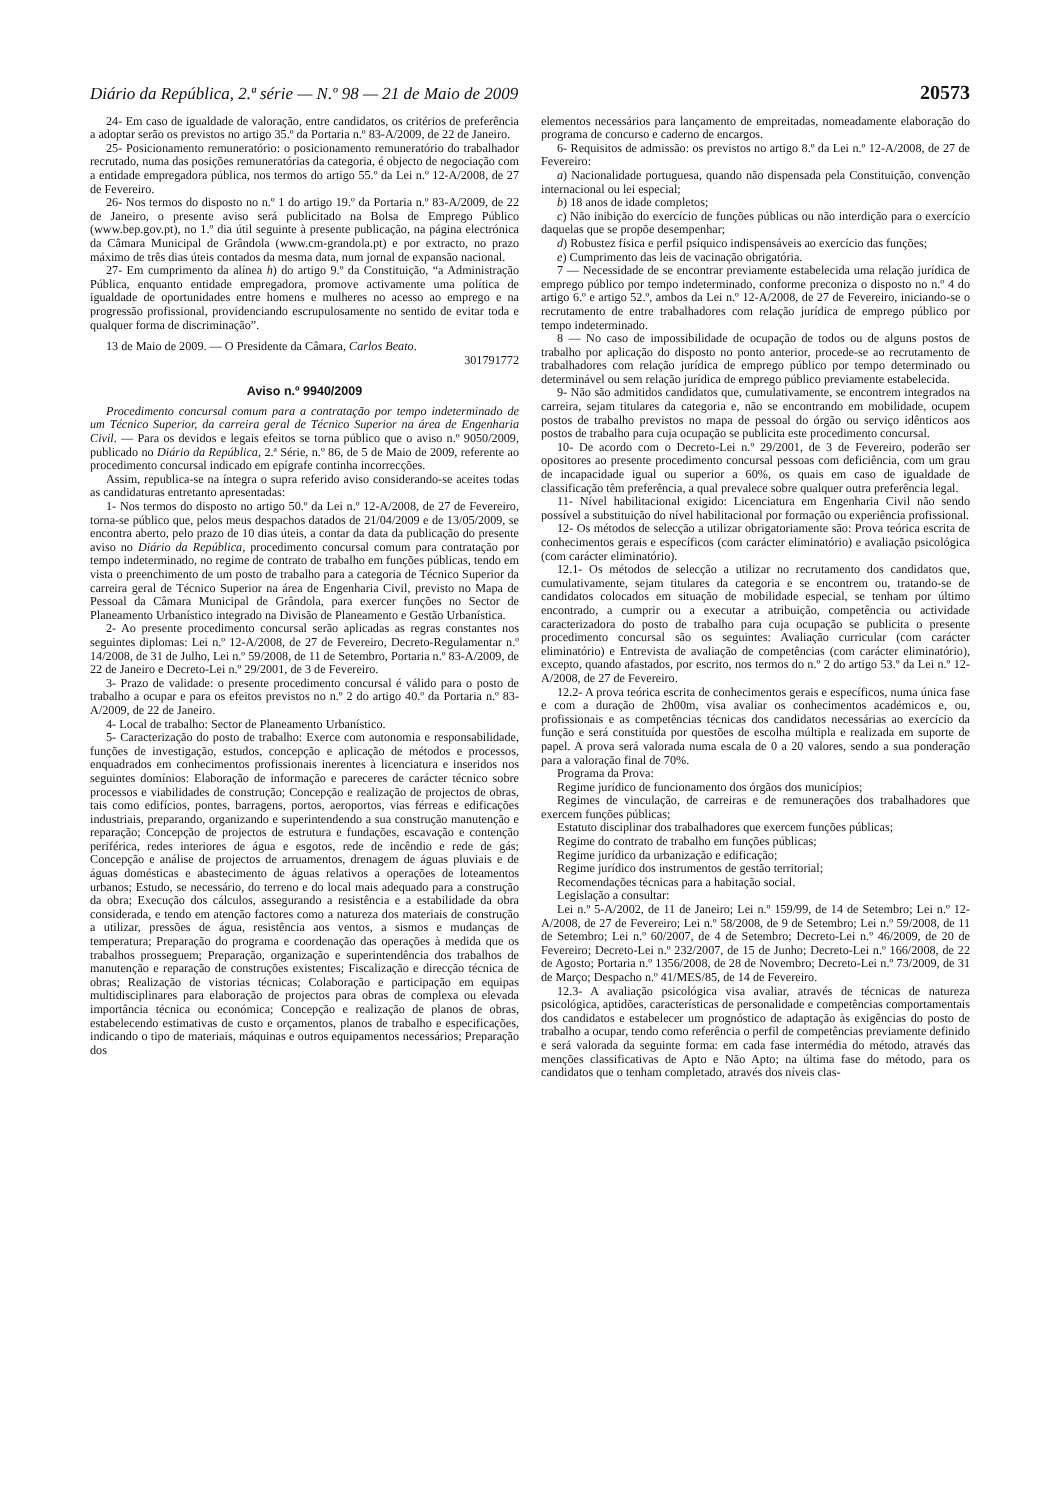Diário da República, 2.ª série — N.º 98 — 21 de Maio de 2009 20573
24- Em caso de igualdade de valoração, entre candidatos, os critérios de preferência a adoptar serão os previstos no artigo 35.º da Portaria n.º 83-A/2009, de 22 de Janeiro.
25- Posicionamento remuneratório: o posicionamento remuneratório do trabalhador recrutado, numa das posições remuneratórias da categoria, é objecto de negociação com a entidade empregadora pública, nos termos do artigo 55.º da Lei n.º 12-A/2008, de 27 de Fevereiro.
26- Nos termos do disposto no n.º 1 do artigo 19.º da Portaria n.º 83-A/2009, de 22 de Janeiro, o presente aviso será publicitado na Bolsa de Emprego Público (www.bep.gov.pt), no 1.º dia útil seguinte à presente publicação, na página electrónica da Câmara Municipal de Grândola (www.cm-grandola.pt) e por extracto, no prazo máximo de três dias úteis contados da mesma data, num jornal de expansão nacional.
27- Em cumprimento da alínea h) do artigo 9.º da Constituição, “a Administração Pública, enquanto entidade empregadora, promove activamente uma política de igualdade de oportunidades entre homens e mulheres no acesso ao emprego e na progressão profissional, providenciando escrupulosamente no sentido de evitar toda e qualquer forma de discriminação”.
13 de Maio de 2009. — O Presidente da Câmara, Carlos Beato.
301791772
Aviso n.º 9940/2009
Procedimento concursal comum para a contratação por tempo indeterminado de um Técnico Superior, da carreira geral de Técnico Superior na área de Engenharia Civil. — Para os devidos e legais efeitos se torna público que o aviso n.º 9050/2009, publicado no Diário da República, 2.ª Série, n.º 86, de 5 de Maio de 2009, referente ao procedimento concursal indicado em epígrafe continha incorrecções.
Assim, republica-se na íntegra o supra referido aviso considerando-se aceites todas as candidaturas entretanto apresentadas:
1- Nos termos do disposto no artigo 50.º da Lei n.º 12-A/2008, de 27 de Fevereiro, torna-se público que, pelos meus despachos datados de 21/04/2009 e de 13/05/2009, se encontra aberto, pelo prazo de 10 dias úteis, a contar da data da publicação do presente aviso no Diário da República, procedimento concursal comum para contratação por tempo indeterminado, no regime de contrato de trabalho em funções públicas, tendo em vista o preenchimento de um posto de trabalho para a categoria de Técnico Superior da carreira geral de Técnico Superior na área de Engenharia Civil, previsto no Mapa de Pessoal da Câmara Municipal de Grândola, para exercer funções no Sector de Planeamento Urbanístico integrado na Divisão de Planeamento e Gestão Urbanística.
2- Ao presente procedimento concursal serão aplicadas as regras constantes nos seguintes diplomas: Lei n.º 12-A/2008, de 27 de Fevereiro, Decreto-Regulamentar n.º 14/2008, de 31 de Julho, Lei n.º 59/2008, de 11 de Setembro, Portaria n.º 83-A/2009, de 22 de Janeiro e Decreto-Lei n.º 29/2001, de 3 de Fevereiro.
3- Prazo de validade: o presente procedimento concursal é válido para o posto de trabalho a ocupar e para os efeitos previstos no n.º 2 do artigo 40.º da Portaria n.º 83-A/2009, de 22 de Janeiro.
4- Local de trabalho: Sector de Planeamento Urbanístico.
5- Caracterização do posto de trabalho: Exerce com autonomia e responsabilidade, funções de investigação, estudos, concepção e aplicação de métodos e processos, enquadrados em conhecimentos profissionais inerentes à licenciatura e inseridos nos seguintes domínios: Elaboração de informação e pareceres de carácter técnico sobre processos e viabilidades de construção; Concepção e realização de projectos de obras, tais como edifícios, pontes, barragens, portos, aeroportos, vias férreas e edificações industriais, preparando, organizando e superintendendo a sua construção manutenção e reparação; Concepção de projectos de estrutura e fundações, escavação e contenção periférica, redes interiores de água e esgotos, rede de incêndio e rede de gás; Concepção e análise de projectos de arruamentos, drenagem de águas pluviais e de águas domésticas e abastecimento de águas relativos a operações de loteamentos urbanos; Estudo, se necessário, do terreno e do local mais adequado para a construção da obra; Execução dos cálculos, assegurando a resistência e a estabilidade da obra considerada, e tendo em atenção factores como a natureza dos materiais de construção a utilizar, pressões de água, resistência aos ventos, a sismos e mudanças de temperatura; Preparação do programa e coordenação das operações à medida que os trabalhos prosseguem; Preparação, organização e superintendência dos trabalhos de manutenção e reparação de construções existentes; Fiscalização e direcção técnica de obras; Realização de vistorias técnicas; Colaboração e participação em equipas multidisciplinares para elaboração de projectos para obras de complexa ou elevada importância técnica ou económica; Concepção e realização de planos de obras, estabelecendo estimativas de custo e orçamentos, planos de trabalho e especificações, indicando o tipo de materiais, máquinas e outros equipamentos necessários; Preparação dos
elementos necessários para lançamento de empreitadas, nomeadamente elaboração do programa de concurso e caderno de encargos.
6- Requisitos de admissão: os previstos no artigo 8.º da Lei n.º 12-A/2008, de 27 de Fevereiro:
a) Nacionalidade portuguesa, quando não dispensada pela Constituição, convenção internacional ou lei especial;
b) 18 anos de idade completos;
c) Não inibição do exercício de funções públicas ou não interdição para o exercício daquelas que se propõe desempenhar;
d) Robustez física e perfil psíquico indispensáveis ao exercício das funções;
e) Cumprimento das leis de vacinação obrigatória.
7 — Necessidade de se encontrar previamente estabelecida uma relação jurídica de emprego público por tempo indeterminado, conforme preconiza o disposto no n.º 4 do artigo 6.º e artigo 52.º, ambos da Lei n.º 12-A/2008, de 27 de Fevereiro, iniciando-se o recrutamento de entre trabalhadores com relação jurídica de emprego público por tempo indeterminado.
8 — No caso de impossibilidade de ocupação de todos ou de alguns postos de trabalho por aplicação do disposto no ponto anterior, procede-se ao recrutamento de trabalhadores com relação jurídica de emprego público por tempo determinado ou determinável ou sem relação jurídica de emprego público previamente estabelecida.
9- Não são admitidos candidatos que, cumulativamente, se encontrem integrados na carreira, sejam titulares da categoria e, não se encontrando em mobilidade, ocupem postos de trabalho previstos no mapa de pessoal do órgão ou serviço idênticos aos postos de trabalho para cuja ocupação se publicita este procedimento concursal.
10- De acordo com o Decreto-Lei n.º 29/2001, de 3 de Fevereiro, poderão ser opositores ao presente procedimento concursal pessoas com deficiência, com um grau de incapacidade igual ou superior a 60%, os quais em caso de igualdade de classificação têm preferência, a qual prevalece sobre qualquer outra preferência legal.
11- Nível habilitacional exigido: Licenciatura em Engenharia Civil não sendo possível a substituição do nível habilitacional por formação ou experiência profissional.
12- Os métodos de selecção a utilizar obrigatoriamente são: Prova teórica escrita de conhecimentos gerais e específicos (com carácter eliminatório) e avaliação psicológica (com carácter eliminatório).
12.1- Os métodos de selecção a utilizar no recrutamento dos candidatos que, cumulativamente, sejam titulares da categoria e se encontrem ou, tratando-se de candidatos colocados em situação de mobilidade especial, se tenham por último encontrado, a cumprir ou a executar a atribuição, competência ou actividade caracterizadora do posto de trabalho para cuja ocupação se publicita o presente procedimento concursal são os seguintes: Avaliação curricular (com carácter eliminatório) e Entrevista de avaliação de competências (com carácter eliminatório), excepto, quando afastados, por escrito, nos termos do n.º 2 do artigo 53.º da Lei n.º 12-A/2008, de 27 de Fevereiro.
12.2- A prova teórica escrita de conhecimentos gerais e específicos, numa única fase e com a duração de 2h00m, visa avaliar os conhecimentos académicos e, ou, profissionais e as competências técnicas dos candidatos necessárias ao exercício da função e será constituída por questões de escolha múltipla e realizada em suporte de papel. A prova será valorada numa escala de 0 a 20 valores, sendo a sua ponderação para a valoração final de 70%.
Programa da Prova:
Regime jurídico de funcionamento dos órgãos dos municípios;
Regimes de vinculação, de carreiras e de remunerações dos trabalhadores que exercem funções públicas;
Estatuto disciplinar dos trabalhadores que exercem funções públicas;
Regime do contrato de trabalho em funções públicas;
Regime jurídico da urbanização e edificação;
Regime jurídico dos instrumentos de gestão territorial;
Recomendações técnicas para a habitação social.
Legislação a consultar:
Lei n.º 5-A/2002, de 11 de Janeiro; Lei n.º 159/99, de 14 de Setembro; Lei n.º 12-A/2008, de 27 de Fevereiro; Lei n.º 58/2008, de 9 de Setembro; Lei n.º 59/2008, de 11 de Setembro; Lei n.º 60/2007, de 4 de Setembro; Decreto-Lei n.º 46/2009, de 20 de Fevereiro; Decreto-Lei n.º 232/2007, de 15 de Junho; Decreto-Lei n.º 166/2008, de 22 de Agosto; Portaria n.º 1356/2008, de 28 de Novembro; Decreto-Lei n.º 73/2009, de 31 de Março; Despacho n.º 41/MES/85, de 14 de Fevereiro.
12.3- A avaliação psicológica visa avaliar, através de técnicas de natureza psicológica, aptidões, características de personalidade e competências comportamentais dos candidatos e estabelecer um prognóstico de adaptação às exigências do posto de trabalho a ocupar, tendo como referência o perfil de competências previamente definido e será valorada da seguinte forma: em cada fase intermédia do método, através das menções classificativas de Apto e Não Apto; na última fase do método, para os candidatos que o tenham completado, através dos níveis clas-